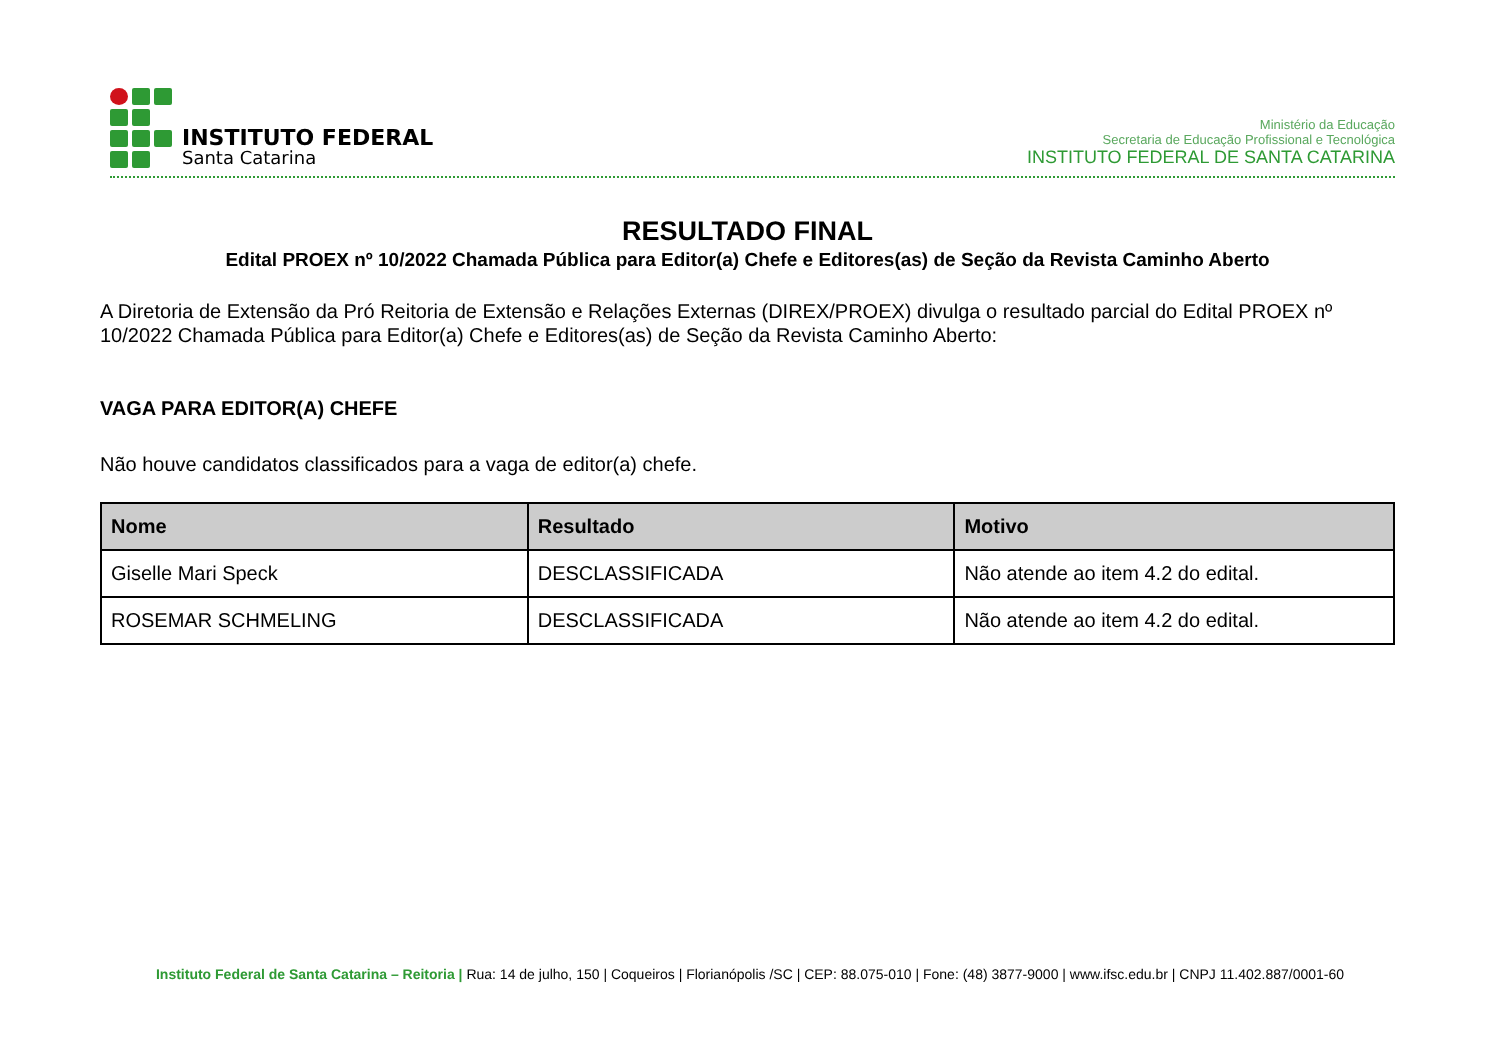INSTITUTO FEDERAL
Santa Catarina
Ministério da Educação
Secretaria de Educação Profissional e Tecnológica
INSTITUTO FEDERAL DE SANTA CATARINA
RESULTADO FINAL
Edital PROEX nº 10/2022 Chamada Pública para Editor(a) Chefe e Editores(as) de Seção da Revista Caminho Aberto
A Diretoria de Extensão da Pró Reitoria de Extensão e Relações Externas (DIREX/PROEX) divulga o resultado parcial do Edital PROEX nº 10/2022 Chamada Pública para Editor(a) Chefe e Editores(as) de Seção da Revista Caminho Aberto:
VAGA PARA EDITOR(A) CHEFE
Não houve candidatos classificados para a vaga de editor(a) chefe.
| Nome | Resultado | Motivo |
| --- | --- | --- |
| Giselle Mari Speck | DESCLASSIFICADA | Não atende ao item 4.2 do edital. |
| ROSEMAR SCHMELING | DESCLASSIFICADA | Não atende ao item 4.2 do edital. |
Instituto Federal de Santa Catarina – Reitoria | Rua: 14 de julho, 150 | Coqueiros | Florianópolis /SC | CEP: 88.075-010 | Fone: (48) 3877-9000 | www.ifsc.edu.br | CNPJ 11.402.887/0001-60